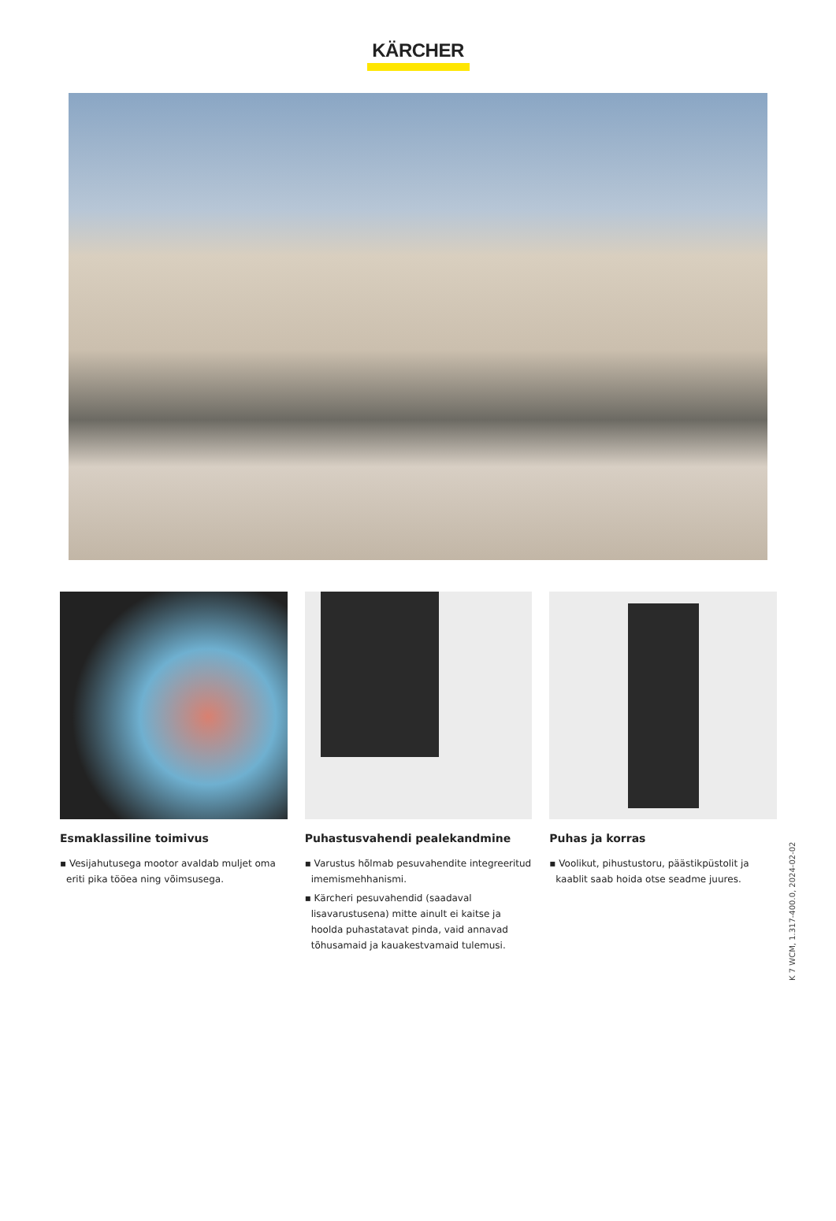KÄRCHER
Esmaklassiline toimivus
▪ Vesijahutusega mootor avaldab muljet oma eriti pika tööea ning võimsusega.
Puhastusvahendi pealekandmine
▪ Varustus hõlmab pesuvahendite integreeritud imemismehhanismi.
▪ Kärcheri pesuvahendid (saadaval lisavarustusena) mitte ainult ei kaitse ja hoolda puhastatavat pinda, vaid annavad tõhusamaid ja kauakestvamaid tulemusi.
Puhas ja korras
▪ Voolikut, pihustustoru, päästikpüstolit ja kaablit saab hoida otse seadme juures.
K 7 WCM, 1.317-400.0, 2024-02-02